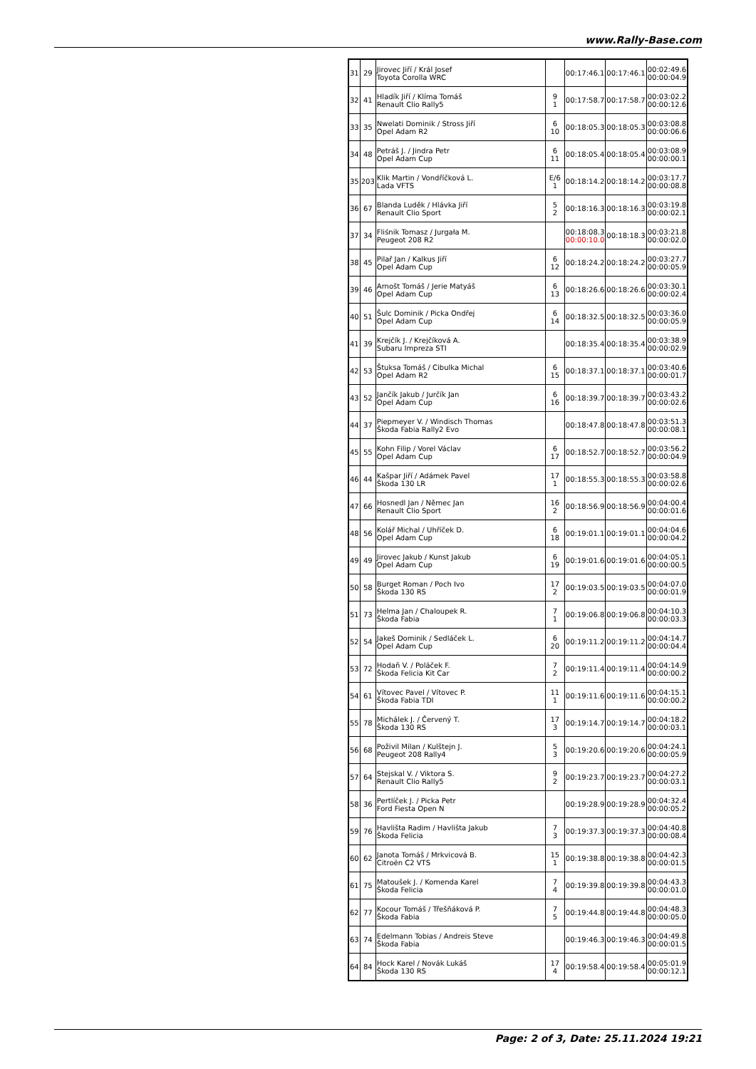www.Rally-Base.com
| 31 | 29 | Jirovec Jiří / Král Josef Toyota Corolla WRC | | 00:17:46.1 | 00:17:46.1 | 00:02:49.6 00:00:04.9 |
| 32 | 41 | Hladík Jiří / Klíma Tomáš Renault Clio Rally5 | 9 1 | 00:17:58.7 | 00:17:58.7 | 00:03:02.2 00:00:12.6 |
| 33 | 35 | Nwelati Dominik / Stross Jiří Opel Adam R2 | 6 10 | 00:18:05.3 | 00:18:05.3 | 00:03:08.8 00:00:06.6 |
| 34 | 48 | Petráš J. / Jindra Petr Opel Adam Cup | 6 11 | 00:18:05.4 | 00:18:05.4 | 00:03:08.9 00:00:00.1 |
| 35 | 203 | Klik Martin / Vondříčková L. Lada VFTS | E/6 1 | 00:18:14.2 | 00:18:14.2 | 00:03:17.7 00:00:08.8 |
| 36 | 67 | Blanda Luděk / Hlávka Jiří Renault Clio Sport | 5 2 | 00:18:16.3 | 00:18:16.3 | 00:03:19.8 00:00:02.1 |
| 37 | 34 | Fliśnik Tomasz / Jurgała M. Peugeot 208 R2 | | 00:18:08.3 00:00:10.0 | 00:18:18.3 | 00:03:21.8 00:00:02.0 |
| 38 | 45 | Pilař Jan / Kalkus Jiří Opel Adam Cup | 6 12 | 00:18:24.2 | 00:18:24.2 | 00:03:27.7 00:00:05.9 |
| 39 | 46 | Arnošt Tomáš / Jerie Matyáš Opel Adam Cup | 6 13 | 00:18:26.6 | 00:18:26.6 | 00:03:30.1 00:00:02.4 |
| 40 | 51 | Šulc Dominik / Picka Ondřej Opel Adam Cup | 6 14 | 00:18:32.5 | 00:18:32.5 | 00:03:36.0 00:00:05.9 |
| 41 | 39 | Krejčík J. / Krejčíková A. Subaru Impreza STI | | 00:18:35.4 | 00:18:35.4 | 00:03:38.9 00:00:02.9 |
| 42 | 53 | Štuksa Tomáš / Cibulka Michal Opel Adam R2 | 6 15 | 00:18:37.1 | 00:18:37.1 | 00:03:40.6 00:00:01.7 |
| 43 | 52 | Jančík Jakub / Jurčík Jan Opel Adam Cup | 6 16 | 00:18:39.7 | 00:18:39.7 | 00:03:43.2 00:00:02.6 |
| 44 | 37 | Piepmeyer V. / Windisch Thomas Škoda Fabia Rally2 Evo | | 00:18:47.8 | 00:18:47.8 | 00:03:51.3 00:00:08.1 |
| 45 | 55 | Kohn Filip / Vorel Václav Opel Adam Cup | 6 17 | 00:18:52.7 | 00:18:52.7 | 00:03:56.2 00:00:04.9 |
| 46 | 44 | Kašpar Jiří / Adámek Pavel Škoda 130 LR | 17 1 | 00:18:55.3 | 00:18:55.3 | 00:03:58.8 00:00:02.6 |
| 47 | 66 | Hosnedl Jan / Němec Jan Renault Clio Sport | 16 2 | 00:18:56.9 | 00:18:56.9 | 00:04:00.4 00:00:01.6 |
| 48 | 56 | Kolář Michal / Uhříček D. Opel Adam Cup | 6 18 | 00:19:01.1 | 00:19:01.1 | 00:04:04.6 00:00:04.2 |
| 49 | 49 | Jirovec Jakub / Kunst Jakub Opel Adam Cup | 6 19 | 00:19:01.6 | 00:19:01.6 | 00:04:05.1 00:00:00.5 |
| 50 | 58 | Burget Roman / Poch Ivo Škoda 130 RS | 17 2 | 00:19:03.5 | 00:19:03.5 | 00:04:07.0 00:00:01.9 |
| 51 | 73 | Helma Jan / Chaloupek R. Škoda Fabia | 7 1 | 00:19:06.8 | 00:19:06.8 | 00:04:10.3 00:00:03.3 |
| 52 | 54 | Jakeš Dominik / Sedláček L. Opel Adam Cup | 6 20 | 00:19:11.2 | 00:19:11.2 | 00:04:14.7 00:00:04.4 |
| 53 | 72 | Hodaň V. / Poláček F. Škoda Felicia Kit Car | 7 2 | 00:19:11.4 | 00:19:11.4 | 00:04:14.9 00:00:00.2 |
| 54 | 61 | Vítovec Pavel / Vítovec P. Škoda Fabia TDI | 11 1 | 00:19:11.6 | 00:19:11.6 | 00:04:15.1 00:00:00.2 |
| 55 | 78 | Michálek J. / Červený T. Škoda 130 RS | 17 3 | 00:19:14.7 | 00:19:14.7 | 00:04:18.2 00:00:03.1 |
| 56 | 68 | Poživil Milan / Kulštejn J. Peugeot 208 Rally4 | 5 3 | 00:19:20.6 | 00:19:20.6 | 00:04:24.1 00:00:05.9 |
| 57 | 64 | Stejskal V. / Viktora S. Renault Clio Rally5 | 9 2 | 00:19:23.7 | 00:19:23.7 | 00:04:27.2 00:00:03.1 |
| 58 | 36 | Pertlíček J. / Picka Petr Ford Fiesta Open N | | 00:19:28.9 | 00:19:28.9 | 00:04:32.4 00:00:05.2 |
| 59 | 76 | Havlišta Radim / Havlišta Jakub Škoda Felicia | 7 3 | 00:19:37.3 | 00:19:37.3 | 00:04:40.8 00:00:08.4 |
| 60 | 62 | Janota Tomáš / Mrkvicová B. Citroën C2 VTS | 15 1 | 00:19:38.8 | 00:19:38.8 | 00:04:42.3 00:00:01.5 |
| 61 | 75 | Matoušek J. / Komenda Karel Škoda Felicia | 7 4 | 00:19:39.8 | 00:19:39.8 | 00:04:43.3 00:00:01.0 |
| 62 | 77 | Kocour Tomáš / Třešňáková P. Škoda Fabia | 7 5 | 00:19:44.8 | 00:19:44.8 | 00:04:48.3 00:00:05.0 |
| 63 | 74 | Edelmann Tobias / Andreis Steve Škoda Fabia | | 00:19:46.3 | 00:19:46.3 | 00:04:49.8 00:00:01.5 |
| 64 | 84 | Hock Karel / Novák Lukáš Škoda 130 RS | 17 4 | 00:19:58.4 | 00:19:58.4 | 00:05:01.9 00:00:12.1 |
Page: 2 of 3, Date: 25.11.2024 19:21